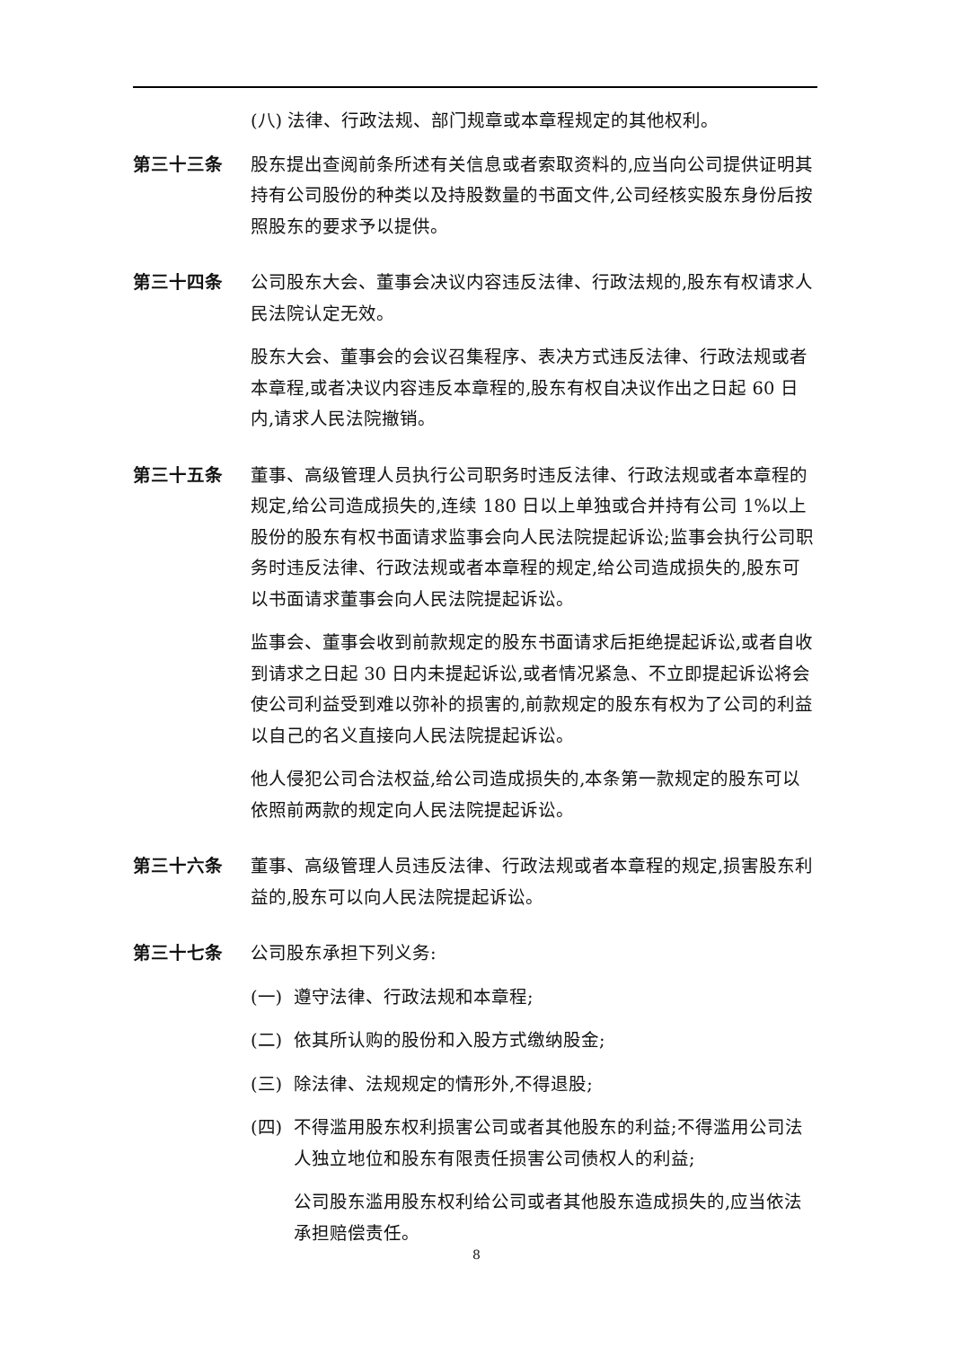(八) 法律、行政法规、部门规章或本章程规定的其他权利。
第三十三条 股东提出查阅前条所述有关信息或者索取资料的,应当向公司提供证明其持有公司股份的种类以及持股数量的书面文件,公司经核实股东身份后按照股东的要求予以提供。
第三十四条 公司股东大会、董事会决议内容违反法律、行政法规的,股东有权请求人民法院认定无效。
股东大会、董事会的会议召集程序、表决方式违反法律、行政法规或者本章程,或者决议内容违反本章程的,股东有权自决议作出之日起 60 日内,请求人民法院撤销。
第三十五条 董事、高级管理人员执行公司职务时违反法律、行政法规或者本章程的规定,给公司造成损失的,连续 180 日以上单独或合并持有公司 1%以上股份的股东有权书面请求监事会向人民法院提起诉讼;监事会执行公司职务时违反法律、行政法规或者本章程的规定,给公司造成损失的,股东可以书面请求董事会向人民法院提起诉讼。
监事会、董事会收到前款规定的股东书面请求后拒绝提起诉讼,或者自收到请求之日起 30 日内未提起诉讼,或者情况紧急、不立即提起诉讼将会使公司利益受到难以弥补的损害的,前款规定的股东有权为了公司的利益以自己的名义直接向人民法院提起诉讼。
他人侵犯公司合法权益,给公司造成损失的,本条第一款规定的股东可以依照前两款的规定向人民法院提起诉讼。
第三十六条 董事、高级管理人员违反法律、行政法规或者本章程的规定,损害股东利益的,股东可以向人民法院提起诉讼。
第三十七条 公司股东承担下列义务:
(一) 遵守法律、行政法规和本章程;
(二) 依其所认购的股份和入股方式缴纳股金;
(三) 除法律、法规规定的情形外,不得退股;
(四) 不得滥用股东权利损害公司或者其他股东的利益;不得滥用公司法人独立地位和股东有限责任损害公司债权人的利益;
公司股东滥用股东权利给公司或者其他股东造成损失的,应当依法承担赔偿责任。
8